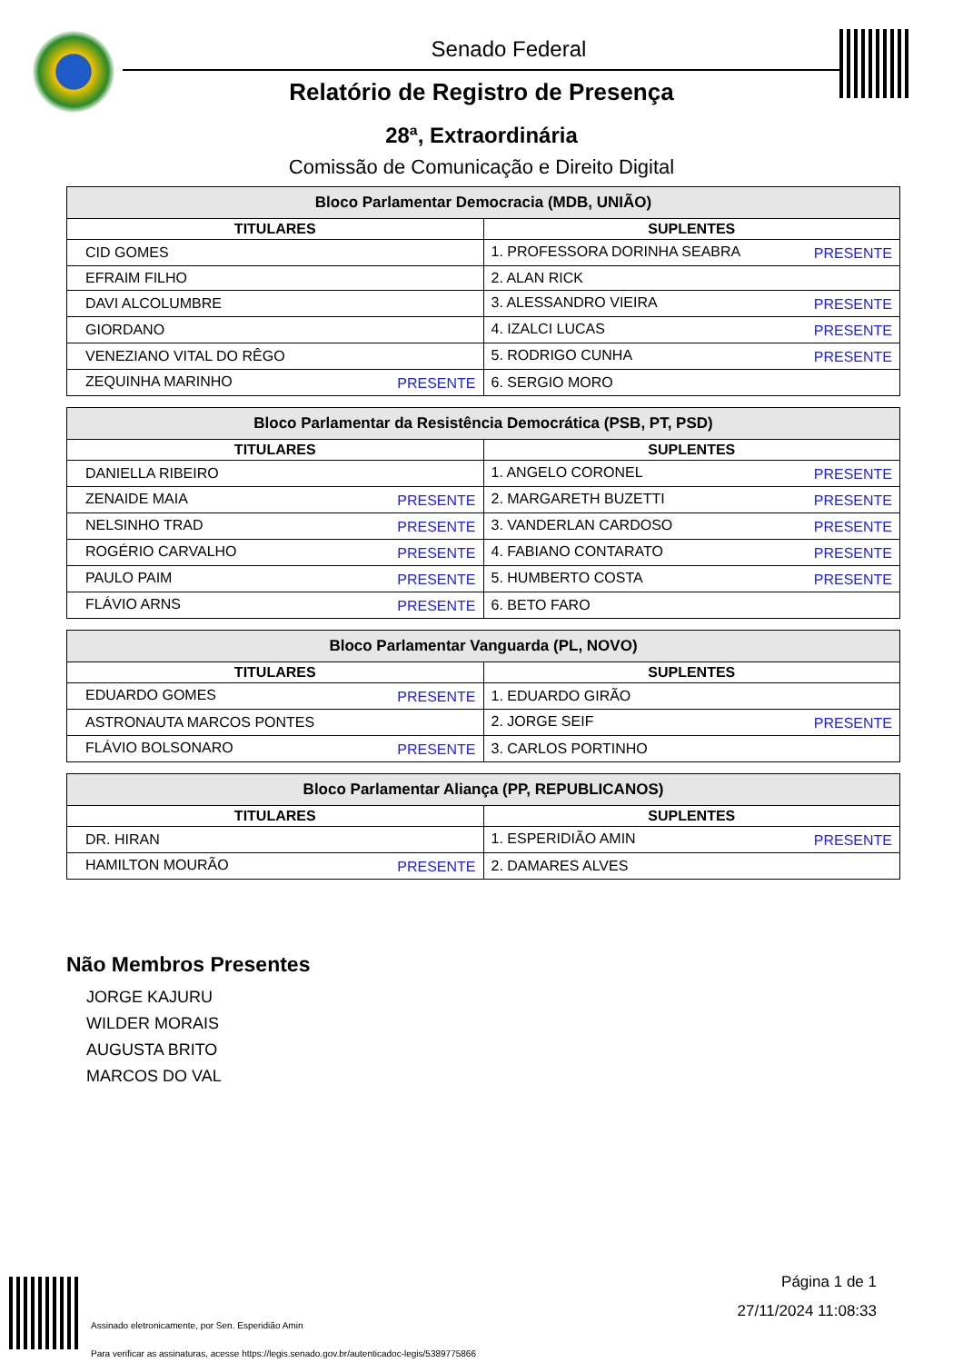Senado Federal
Relatório de Registro de Presença
28ª, Extraordinária
Comissão de Comunicação e Direito Digital
| Bloco Parlamentar Democracia (MDB, UNIÃO) | |
| --- | --- |
| TITULARES | SUPLENTES |
| CID GOMES | 1. PROFESSORA DORINHA SEABRA PRESENTE |
| EFRAIM FILHO | 2. ALAN RICK |
| DAVI ALCOLUMBRE | 3. ALESSANDRO VIEIRA PRESENTE |
| GIORDANO | 4. IZALCI LUCAS PRESENTE |
| VENEZIANO VITAL DO RÊGO | 5. RODRIGO CUNHA PRESENTE |
| ZEQUINHA MARINHO PRESENTE | 6. SERGIO MORO |
| Bloco Parlamentar da Resistência Democrática (PSB, PT, PSD) | |
| --- | --- |
| TITULARES | SUPLENTES |
| DANIELLA RIBEIRO | 1. ANGELO CORONEL PRESENTE |
| ZENAIDE MAIA PRESENTE | 2. MARGARETH BUZETTI PRESENTE |
| NELSINHO TRAD PRESENTE | 3. VANDERLAN CARDOSO PRESENTE |
| ROGÉRIO CARVALHO PRESENTE | 4. FABIANO CONTARATO PRESENTE |
| PAULO PAIM PRESENTE | 5. HUMBERTO COSTA PRESENTE |
| FLÁVIO ARNS PRESENTE | 6. BETO FARO |
| Bloco Parlamentar Vanguarda (PL, NOVO) | |
| --- | --- |
| TITULARES | SUPLENTES |
| EDUARDO GOMES PRESENTE | 1. EDUARDO GIRÃO |
| ASTRONAUTA MARCOS PONTES | 2. JORGE SEIF PRESENTE |
| FLÁVIO BOLSONARO PRESENTE | 3. CARLOS PORTINHO |
| Bloco Parlamentar Aliança (PP, REPUBLICANOS) | |
| --- | --- |
| TITULARES | SUPLENTES |
| DR. HIRAN | 1. ESPERIDIÃO AMIN PRESENTE |
| HAMILTON MOURÃO PRESENTE | 2. DAMARES ALVES |
Não Membros Presentes
JORGE KAJURU
WILDER MORAIS
AUGUSTA BRITO
MARCOS DO VAL
Página 1 de 1
27/11/2024 11:08:33
Assinado eletronicamente, por Sen. Esperidião Amin
Para verificar as assinaturas, acesse https://legis.senado.gov.br/autenticadoc-legis/5389775866